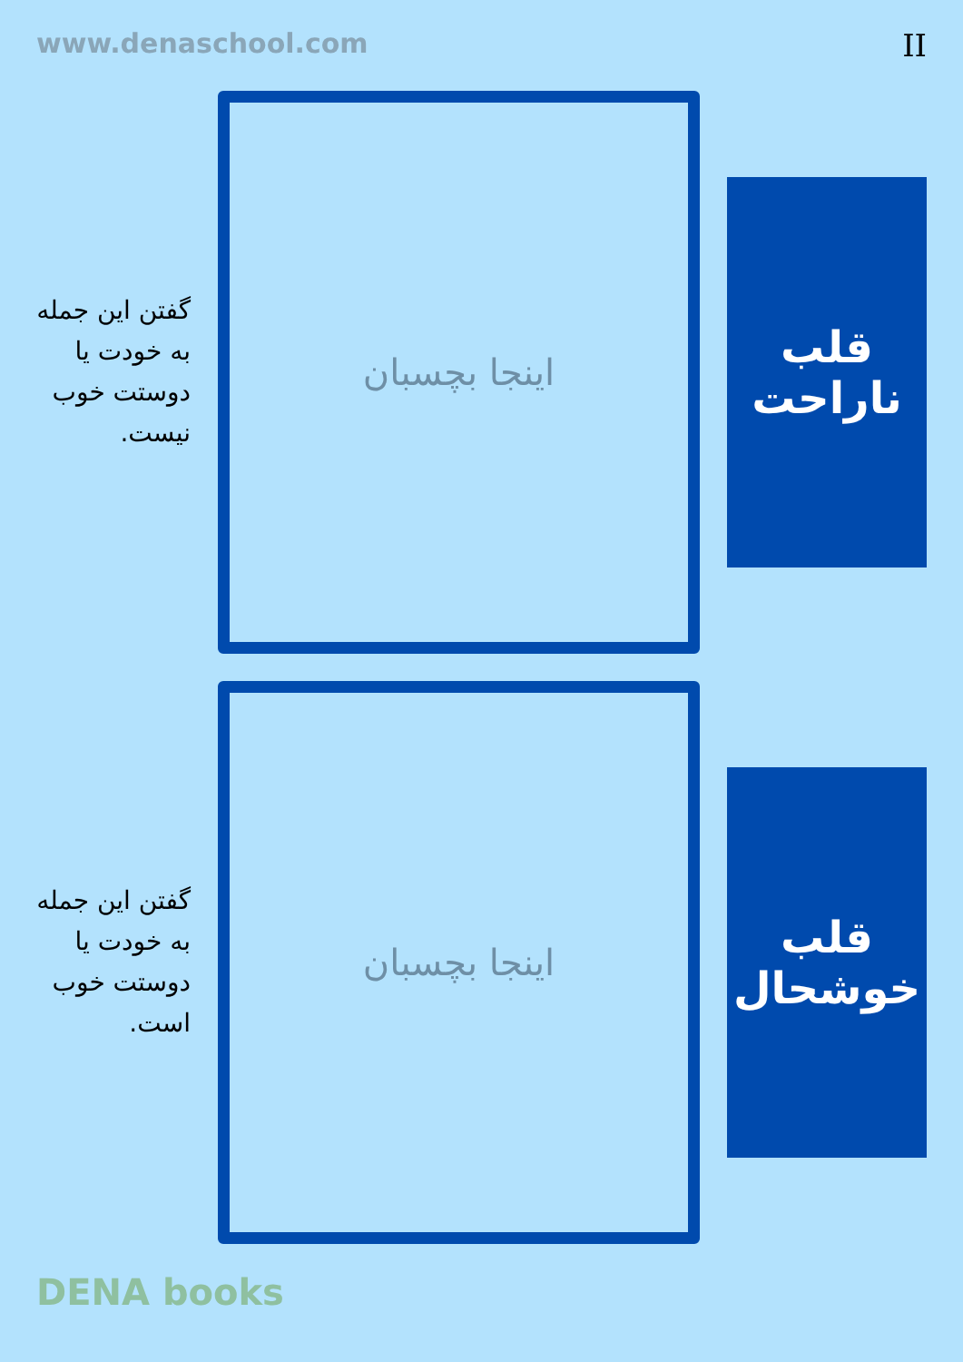www.denaschool.com II
قلب ناراحت
اینجا بچسبان
گفتن این جمله به خودت یا دوستت خوب نیست.
قلب خوشحال
اینجا بچسبان
گفتن این جمله به خودت یا دوستت خوب است.
DENA books